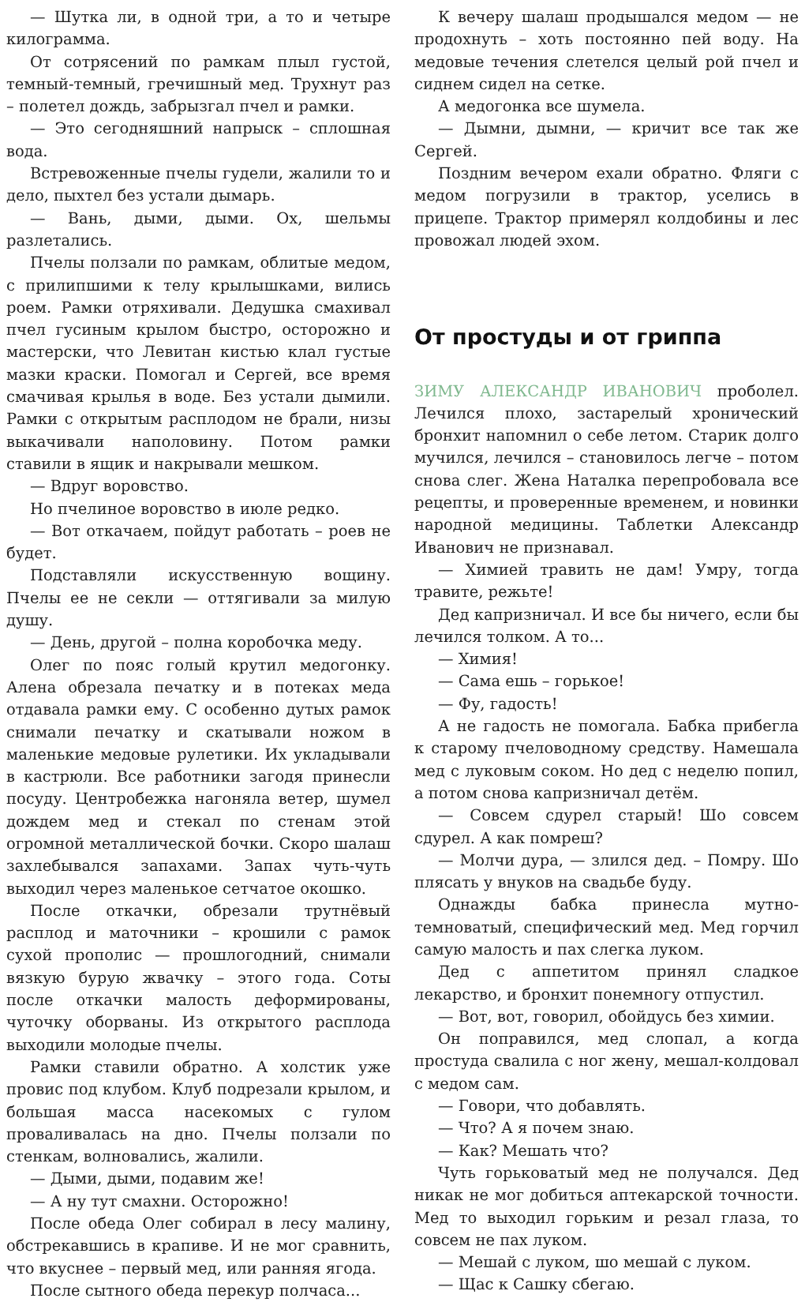— Шутка ли, в одной три, а то и четыре килограмма.
От сотрясений по рамкам плыл густой, темный-темный, гречишный мед. Трухнут раз – полетел дождь, забрызгал пчел и рамки.
— Это сегодняшний напрыск – сплошная вода.
Встревоженные пчелы гудели, жалили то и дело, пыхтел без устали дымарь.
— Вань, дыми, дыми. Ох, шельмы разлетались.
Пчелы ползали по рамкам, облитые медом, с прилипшими к телу крылышками, вились роем. Рамки отряхивали. Дедушка смахивал пчел гусиным крылом быстро, осторожно и мастерски, что Левитан кистью клал густые мазки краски. Помогал и Сергей, все время смачивая крылья в воде. Без устали дымили. Рамки с открытым расплодом не брали, низы выкачивали наполовину. Потом рамки ставили в ящик и накрывали мешком.
— Вдруг воровство.
Но пчелиное воровство в июле редко.
— Вот откачаем, пойдут работать – роев не будет.
Подставляли искусственную вощину. Пчелы ее не секли — оттягивали за милую душу.
— День, другой – полна коробочка меду.
Олег по пояс голый крутил медогонку. Алена обрезала печатку и в потеках меда отдавала рамки ему. С особенно дутых рамок снимали печатку и скатывали ножом в маленькие медовые рулетики. Их укладывали в кастрюли. Все работники загодя принесли посуду. Центробежка нагоняла ветер, шумел дождем мед и стекал по стенам этой огромной металлической бочки. Скоро шалаш захлебывался запахами. Запах чуть-чуть выходил через маленькое сетчатое окошко.
После откачки, обрезали трутнёвый расплод и маточники – крошили с рамок сухой прополис — прошлогодний, снимали вязкую бурую жвачку – этого года. Соты после откачки малость деформированы, чуточку оборваны. Из открытого расплода выходили молодые пчелы.
Рамки ставили обратно. А холстик уже провис под клубом. Клуб подрезали крылом, и большая масса насекомых с гулом проваливалась на дно. Пчелы ползали по стенкам, волновались, жалили.
— Дыми, дыми, подавим же!
— А ну тут смахни. Осторожно!
После обеда Олег собирал в лесу малину, обстрекавшись в крапиве. И не мог сравнить, что вкуснее – первый мед, или ранняя ягода.
После сытного обеда перекур полчаса...
К вечеру шалаш продышался медом — не продохнуть – хоть постоянно пей воду. На медовые течения слетелся целый рой пчел и сиднем сидел на сетке.
А медогонка все шумела.
— Дымни, дымни, — кричит все так же Сергей.
Поздним вечером ехали обратно. Фляги с медом погрузили в трактор, уселись в прицепе. Трактор примерял колдобины и лес провожал людей эхом.
От простуды и от гриппа
ЗИМУ АЛЕКСАНДР ИВАНОВИЧ проболел. Лечился плохо, застарелый хронический бронхит напомнил о себе летом. Старик долго мучился, лечился – становилось легче – потом снова слег. Жена Наталка перепробовала все рецепты, и проверенные временем, и новинки народной медицины. Таблетки Александр Иванович не признавал.
— Химией травить не дам! Умру, тогда травите, режьте!
Дед капризничал. И все бы ничего, если бы лечился толком. А то...
— Химия!
— Сама ешь – горькое!
— Фу, гадость!
А не гадость не помогала. Бабка прибегла к старому пчеловодному средству. Намешала мед с луковым соком. Но дед с неделю попил, а потом снова капризничал детём.
— Совсем сдурел старый! Шо совсем сдурел. А как помреш?
— Молчи дура, — злился дед. – Помру. Шо плясать у внуков на свадьбе буду.
Однажды бабка принесла мутно-темноватый, специфический мед. Мед горчил самую малость и пах слегка луком.
Дед с аппетитом принял сладкое лекарство, и бронхит понемногу отпустил.
— Вот, вот, говорил, обойдусь без химии.
Он поправился, мед слопал, а когда простуда свалила с ног жену, мешал-колдовал с медом сам.
— Говори, что добавлять.
— Что? А я почем знаю.
— Как? Мешать что?
Чуть горьковатый мед не получался. Дед никак не мог добиться аптекарской точности. Мед то выходил горьким и резал глаза, то совсем не пах луком.
— Мешай с луком, шо мешай с луком.
— Щас к Сашку сбегаю.